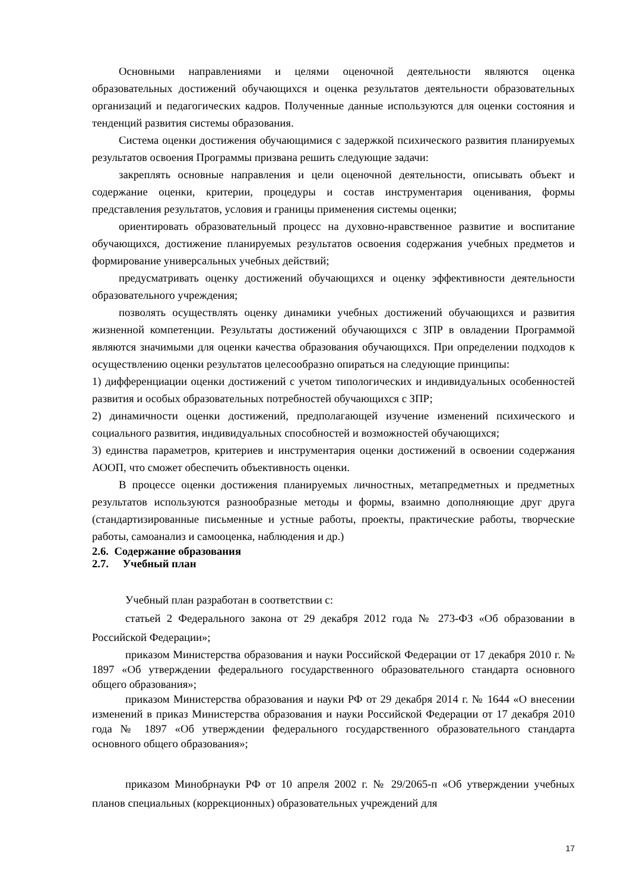Основными направлениями и целями оценочной деятельности являются оценка образовательных достижений обучающихся и оценка результатов деятельности образовательных организаций и педагогических кадров. Полученные данные используются для оценки состояния и тенденций развития системы образования.
Система оценки достижения обучающимися с задержкой психического развития планируемых результатов освоения Программы призвана решить следующие задачи:
закреплять основные направления и цели оценочной деятельности, описывать объект и содержание оценки, критерии, процедуры и состав инструментария оценивания, формы представления результатов, условия и границы применения системы оценки;
ориентировать образовательный процесс на духовно-нравственное развитие и воспитание обучающихся, достижение планируемых результатов освоения содержания учебных предметов и формирование универсальных учебных действий;
предусматривать оценку достижений обучающихся и оценку эффективности деятельности образовательного учреждения;
позволять осуществлять оценку динамики учебных достижений обучающихся и развития жизненной компетенции. Результаты достижений обучающихся с ЗПР в овладении Программой являются значимыми для оценки качества образования обучающихся. При определении подходов к осуществлению оценки результатов целесообразно опираться на следующие принципы:
1) дифференциации оценки достижений с учетом типологических и индивидуальных особенностей развития и особых образовательных потребностей обучающихся с ЗПР;
2) динамичности оценки достижений, предполагающей изучение изменений психического и социального развития, индивидуальных способностей и возможностей обучающихся;
3) единства параметров, критериев и инструментария оценки достижений в освоении содержания АООП, что сможет обеспечить объективность оценки.
В процессе оценки достижения планируемых личностных, метапредметных и предметных результатов используются разнообразные методы и формы, взаимно дополняющие друг друга (стандартизированные письменные и устные работы, проекты, практические работы, творческие работы, самоанализ и самооценка, наблюдения и др.)
2.6. Содержание образования
2.7. Учебный план
Учебный план разработан в соответствии с:
статьей 2 Федерального закона от 29 декабря 2012 года № 273-ФЗ «Об образовании в Российской Федерации»;
приказом Министерства образования и науки Российской Федерации от 17 декабря 2010 г. № 1897 «Об утверждении федерального государственного образовательного стандарта основного общего образования»;
приказом Министерства образования и науки РФ от 29 декабря 2014 г. № 1644 «О внесении изменений в приказ Министерства образования и науки Российской Федерации от 17 декабря 2010 года № 1897 «Об утверждении федерального государственного образовательного стандарта основного общего образования»;
приказом Минобрнауки РФ от 10 апреля 2002 г. № 29/2065-п «Об утверждении учебных планов специальных (коррекционных) образовательных учреждений для
17